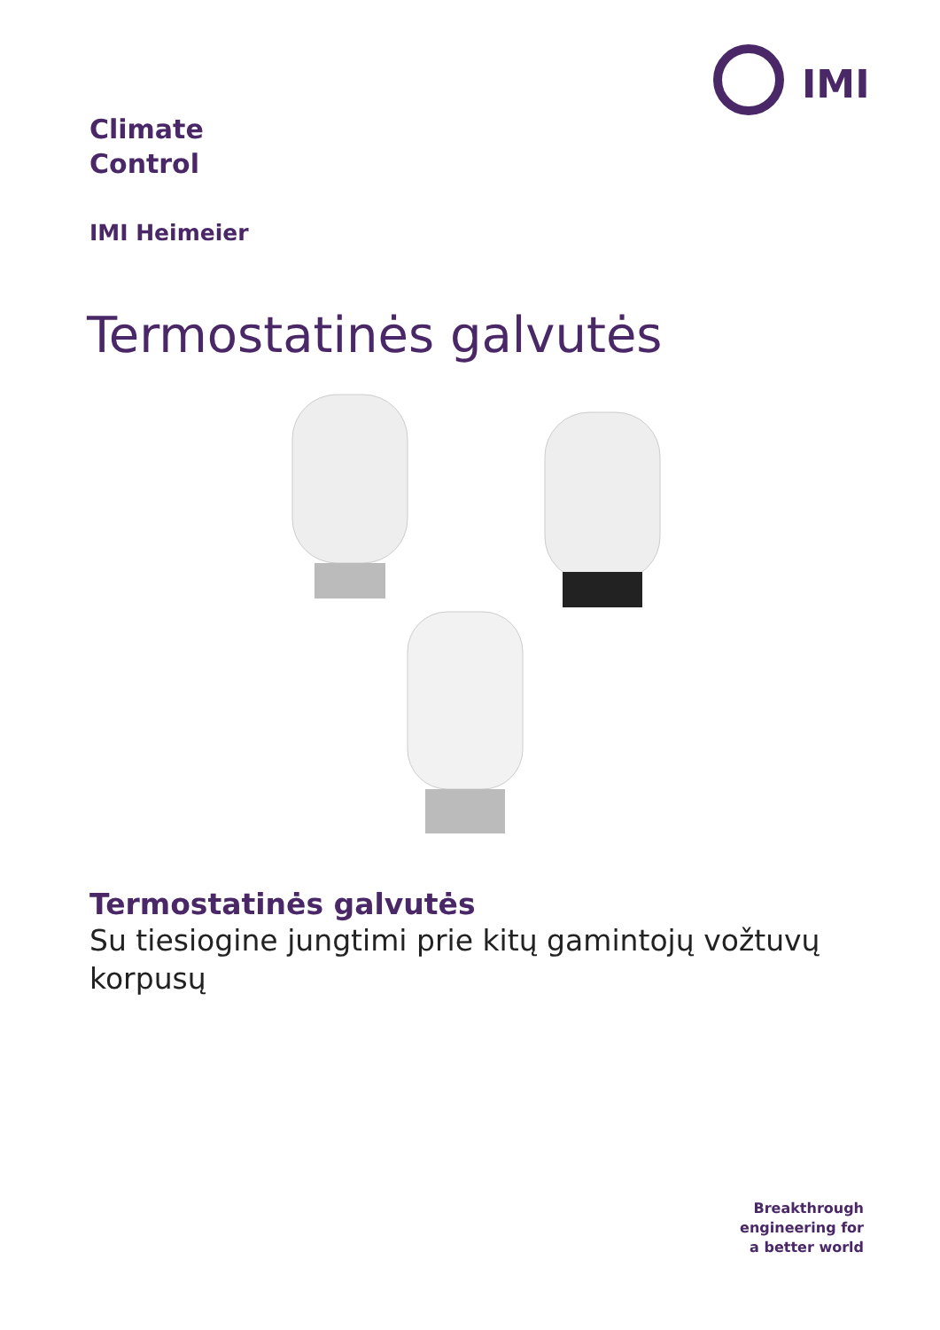IMI
Climate
Control
IMI Heimeier
Termostatinės galvutės
Termostatinės galvutės
Su tiesiogine jungtimi prie kitų gamintojų vožtuvų korpusų
Breakthrough
engineering for
a better world